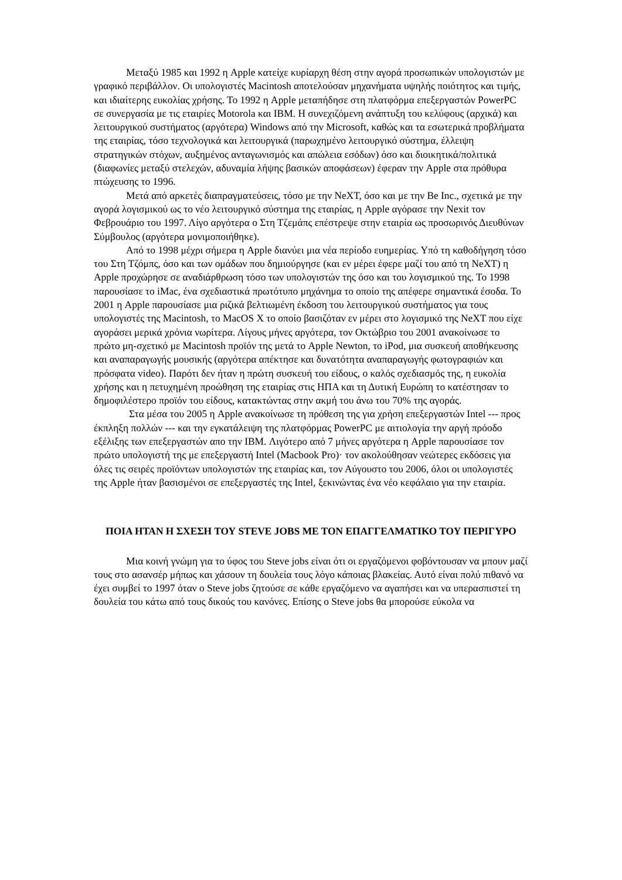Μεταξύ 1985 και 1992 η Apple κατείχε κυρίαρχη θέση στην αγορά προσωπικών υπολογιστών με γραφικό περιβάλλον. Οι υπολογιστές Macintosh αποτελούσαν μηχανήματα υψηλής ποιότητος και τιμής, και ιδιαίτερης ευκολίας χρήσης. Το 1992 η Apple μεταπήδησε στη πλατφόρμα επεξεργαστών PowerPC σε συνεργασία με τις εταιρίες Motorola και IBM. Η συνεχιζόμενη ανάπτυξη του κελύφους (αρχικά) και λειτουργικού συστήματος (αργότερα) Windows από την Microsoft, καθώς και τα εσωτερικά προβλήματα της εταιρίας, τόσο τεχνολογικά και λειτουργικά (παρωχημένο λειτουργικό σύστημα, έλλειψη στρατηγικών στόχων, αυξημένος ανταγωνισμός και απώλεια εσόδων) όσο και διοικητικά/πολιτικά (διαφωνίες μεταξύ στελεχών, αδυναμία λήψης βασικών αποφάσεων) έφεραν την Apple στα πρόθυρα πτώχευσης το 1996.
Μετά από αρκετές διαπραγματεύσεις, τόσο με την NeXT, όσο και με την Be Inc., σχετικά με την αγορά λογισμικού ως το νέο λειτουργικό σύστημα της εταιρίας, η Apple αγόρασε την Nexit τον Φεβρουάριο του 1997. Λίγο αργότερα ο Στη Τζεμάπς επέστρεψε στην εταιρία ως προσωρινός Διευθύνων Σύμβουλος (αργότερα μονιμοποιήθηκε).
Από το 1998 μέχρι σήμερα η Apple διανύει μια νέα περίοδο ευημερίας. Υπό τη καθοδήγηση τόσο του Στη Τζόμπς, όσο και των ομάδων που δημιούργησε (και εν μέρει έφερε μαζί του από τη NeXT) η Apple προχώρησε σε αναδιάρθρωση τόσο των υπολογιστών της όσο και του λογισμικού της. Το 1998 παρουσίασε το iMac, ένα σχεδιαστικά πρωτότυπο μηχάνημα το οποίο της απέφερε σημαντικά έσοδα. Το 2001 η Apple παρουσίασε μια ριζικά βελτιωμένη έκδοση του λειτουργικού συστήματος για τους υπολογιστές της Macintosh, το MacOS X το οποίο βασιζόταν εν μέρει στο λογισμικό της NeXT που είχε αγοράσει μερικά χρόνια νωρίτερα. Λίγους μήνες αργότερα, τον Οκτώβριο του 2001 ανακοίνωσε το πρώτο μη-σχετικό με Macintosh προϊόν της μετά το Apple Newton, το iPod, μια συσκευή αποθήκευσης και αναπαραγωγής μουσικής (αργότερα απέκτησε και δυνατότητα αναπαραγωγής φωτογραφιών και πρόσφατα video). Παρότι δεν ήταν η πρώτη συσκευή του είδους, ο καλός σχεδιασμός της, η ευκολία χρήσης και η πετυχημένη προώθηση της εταιρίας στις ΗΠΑ και τη Δυτική Ευρώπη το κατέστησαν το δημοφιλέστερο προϊόν του είδους, κατακτώντας στην ακμή του άνω του 70% της αγοράς.
Στα μέσα του 2005 η Apple ανακοίνωσε τη πρόθεση της για χρήση επεξεργαστών Intel --- προς έκπληξη πολλών --- και την εγκατάλειψη της πλατφόρμας PowerPC με αιτιολογία την αργή πρόοδο εξέλιξης των επεξεργαστών απο την IBM. Λιγότερο από 7 μήνες αργότερα η Apple παρουσίασε τον πρώτο υπολογιστή της με επεξεργαστή Intel (Macbook Pro)· τον ακολούθησαν νεώτερες εκδόσεις για όλες τις σειρές προϊόντων υπολογιστών της εταιρίας και, τον Αύγουστο του 2006, όλοι οι υπολογιστές της Apple ήταν βασισμένοι σε επεξεργαστές της Intel, ξεκινώντας ένα νέο κεφάλαιο για την εταιρία.
ΠΟΙΑ ΗΤΑΝ Η ΣΧΕΣΗ ΤΟΥ STEVE JOBS ΜΕ ΤΟΝ ΕΠΑΓΓΕΛΜΑΤΙΚΟ ΤΟΥ ΠΕΡΙΓΥΡΟ
Μια κοινή γνώμη για το ύφος του Steve jobs είναι ότι οι εργαζόμενοι φοβόντουσαν να μπουν μαζί τους στο ασανσέρ μήπως και χάσουν τη δουλεία τους λόγο κάποιας βλακείας. Αυτό είναι πολύ πιθανό να έχει συμβεί το 1997 όταν ο Steve jobs ζητούσε σε κάθε εργαζόμενο να αγαπήσει και να υπερασπιστεί τη δουλεία του κάτω από τους δικούς του κανόνες. Επίσης ο Steve jobs θα μπορούσε εύκολα να